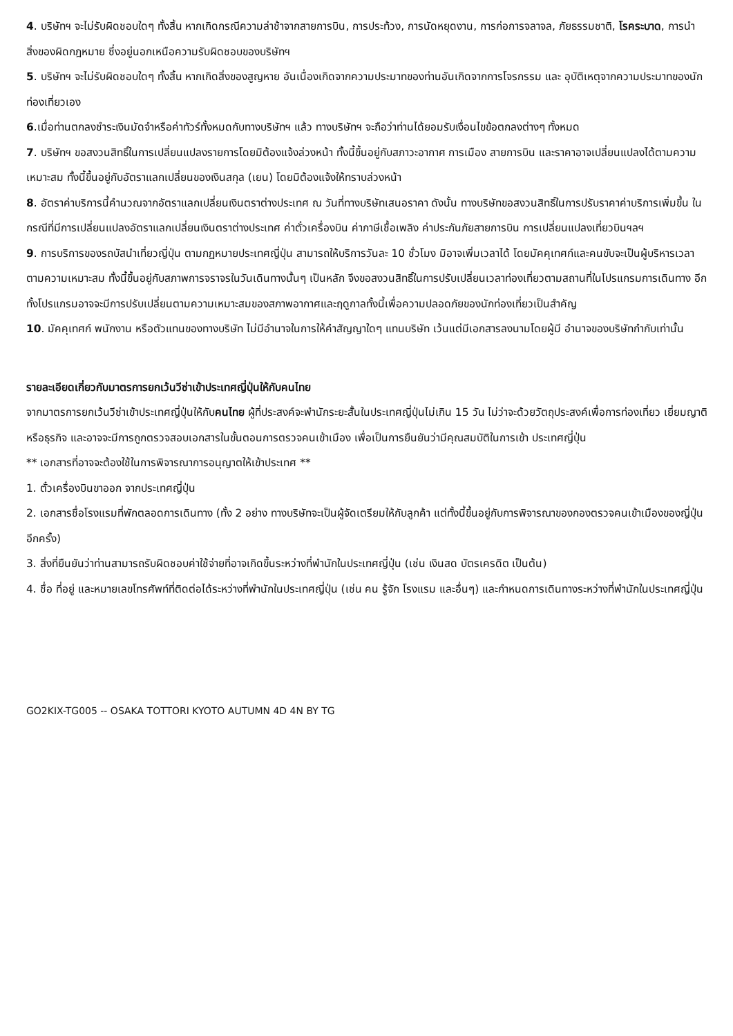4. บริษัทฯ จะไม่รับผิดชอบใดๆ ทั้งสิ้น หากเกิดกรณีความล่าช้าจากสายการบิน, การประท้วง, การนัดหยุดงาน, การก่อการจลาจล, ภัยธรรมชาติ, โรคระบาด, การนำสิ่งของผิดกฎหมาย ซึ่งอยู่นอกเหนือความรับผิดชอบของบริษัทฯ
5. บริษัทฯ จะไม่รับผิดชอบใดๆ ทั้งสิ้น หากเกิดสิ่งของสูญหาย อันเนื่องเกิดจากความประมาทของท่านอันเกิดจากการโจรกรรม และ อุบัติเหตุจากความประมาทของนักท่องเที่ยวเอง
6.เมื่อท่านตกลงชำระเงินมัดจำหรือค่าทัวร์ทั้งหมดกับทางบริษัทฯ แล้ว ทางบริษัทฯ จะถือว่าท่านได้ยอมรับเงื่อนไขข้อตกลงต่างๆ ทั้งหมด
7. บริษัทฯ ขอสงวนสิทธิ์ในการเปลี่ยนแปลงรายการโดยมิต้องแจ้งล่วงหน้า ทั้งนี้ขึ้นอยู่กับสภาวะอากาศ การเมือง สายการบิน และราคาอาจเปลี่ยนแปลงได้ตามความเหมาะสม ทั้งนี้ขึ้นอยู่กับอัตราแลกเปลี่ยนของเงินสกุล (เยน) โดยมิต้องแจ้งให้ทราบล่วงหน้า
8. อัตราค่าบริการนี้คำนวณจากอัตราแลกเปลี่ยนเงินตราต่างประเทศ ณ วันที่ทางบริษัทเสนอราคา ดังนั้น ทางบริษัทขอสงวนสิทธิ์ในการปรับราคาค่าบริการเพิ่มขึ้น ในกรณีที่มีการเปลี่ยนแปลงอัตราแลกเปลี่ยนเงินตราต่างประเทศ ค่าตั๋วเครื่องบิน ค่าภาษีเชื้อเพลิง ค่าประกันภัยสายการบิน การเปลี่ยนแปลงเที่ยวบินฯลฯ
9. การบริการของรถบัสนำเที่ยวญี่ปุ่น ตามกฏหมายประเทศญี่ปุ่น สามารถให้บริการวันละ 10 ชั่วโมง มิอาจเพิ่มเวลาได้ โดยมัคคุเทศก์และคนขับจะเป็นผู้บริหารเวลาตามความเหมาะสม ทั้งนี้ขึ้นอยู่กับสภาพการจราจรในวันเดินทางนั้นๆ เป็นหลัก จึงขอสงวนสิทธิ์ในการปรับเปลี่ยนเวลาท่องเที่ยวตามสถานที่ในโปรแกรมการเดินทาง อีกทั้งโปรแกรมอาจจะมีการปรับเปลี่ยนตามความเหมาะสมของสภาพอากาศและฤดูกาลทั้งนี้เพื่อความปลอดภัยของนักท่องเที่ยวเป็นสำคัญ
10. มัคคุเทศก์ พนักงาน หรือตัวแทนของทางบริษัท ไม่มีอำนาจในการให้คำสัญญาใดๆ แทนบริษัท เว้นแต่มีเอกสารลงนามโดยผู้มี อำนาจของบริษัทกำกับเท่านั้น
รายละเอียดเกี่ยวกับมาตรการยกเว้นวีซ่าเข้าประเทศญี่ปุ่นให้กับคนไทย
จากมาตรการยกเว้นวีซ่าเข้าประเทศญี่ปุ่นให้กับคนไทย ผู้ที่ประสงค์จะพำนักระยะสั้นในประเทศญี่ปุ่นไม่เกิน 15 วัน ไม่ว่าจะด้วยวัตถุประสงค์เพื่อการท่องเที่ยว เยี่ยมญาติ หรือธุรกิจ และอาจจะมีการถูกตรวจสอบเอกสารในขั้นตอนการตรวจคนเข้าเมือง เพื่อเป็นการยืนยันว่ามีคุณสมบัติในการเข้า ประเทศญี่ปุ่น
** เอกสารที่อาจจะต้องใช้ในการพิจารณาการอนุญาตให้เข้าประเทศ **
1. ตั๋วเครื่องบินขาออก จากประเทศญี่ปุ่น
2. เอกสารชื่อโรงแรมที่พักตลอดการเดินทาง (ทั้ง 2 อย่าง ทางบริษัทจะเป็นผู้จัดเตรียมให้กับลูกค้า แต่ทั้งนี้ขึ้นอยู่กับการพิจารณาของกองตรวจคนเข้าเมืองของญี่ปุ่น อีกครั้ง)
3. สิ่งที่ยืนยันว่าท่านสามารถรับผิดชอบค่าใช้จ่ายที่อาจเกิดขึ้นระหว่างที่พำนักในประเทศญี่ปุ่น (เช่น เงินสด บัตรเครดิต เป็นต้น)
4. ชื่อ ที่อยู่ และหมายเลขโทรศัพท์ที่ติดต่อได้ระหว่างที่พำนักในประเทศญี่ปุ่น (เช่น คน รู้จัก โรงแรม และอื่นๆ) และกำหนดการเดินทางระหว่างที่พำนักในประเทศญี่ปุ่น
GO2KIX-TG005 -- OSAKA TOTTORI KYOTO AUTUMN 4D 4N BY TG